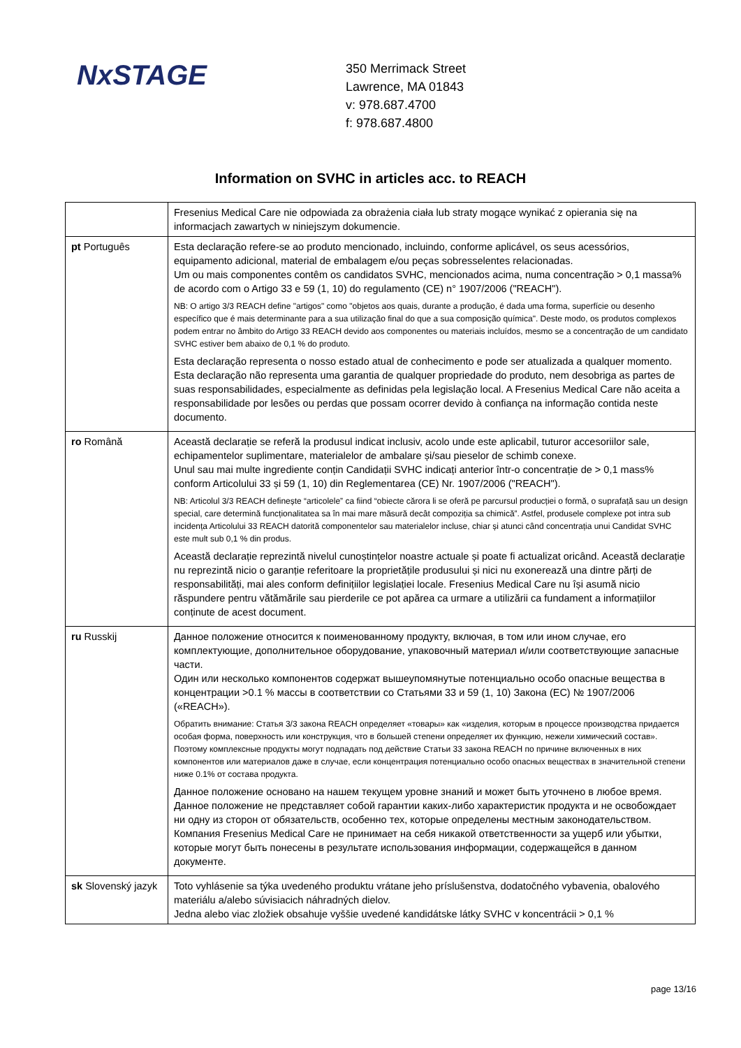NxSTAGE
350 Merrimack Street
Lawrence, MA 01843
v: 978.687.4700
f: 978.687.4800
Information on SVHC in articles acc. to REACH
| | Fresenius Medical Care nie odpowiada za obrażenia ciała lub straty mogące wynikać z opierania się na informacjach zawartych w niniejszym dokumencie. |
| pt Português | Esta declaração refere-se ao produto mencionado, incluindo, conforme aplicável, os seus acessórios, equipamento adicional, material de embalagem e/ou peças sobresselentes relacionadas. Um ou mais componentes contêm os candidatos SVHC, mencionados acima, numa concentração > 0,1 massa% de acordo com o Artigo 33 e 59 (1, 10) do regulamento (CE) n° 1907/2006 ("REACH"). NB: O artigo 3/3 REACH define "artigos" como "objetos aos quais, durante a produção, é dada uma forma, superfície ou desenho específico que é mais determinante para a sua utilização final do que a sua composição química". Deste modo, os produtos complexos podem entrar no âmbito do Artigo 33 REACH devido aos componentes ou materiais incluídos, mesmo se a concentração de um candidato SVHC estiver bem abaixo de 0,1 % do produto. Esta declaração representa o nosso estado atual de conhecimento e pode ser atualizada a qualquer momento. Esta declaração não representa uma garantia de qualquer propriedade do produto, nem desobriga as partes de suas responsabilidades, especialmente as definidas pela legislação local. A Fresenius Medical Care não aceita a responsabilidade por lesões ou perdas que possam ocorrer devido à confiança na informação contida neste documento. |
| ro Română | Această declarație se referă la produsul indicat inclusiv, acolo unde este aplicabil, tuturor accesoriilor sale, echipamentelor suplimentare, materialelor de ambalare și/sau pieselor de schimb conexe. Unul sau mai multe ingrediente conțin Candidații SVHC indicați anterior într-o concentrație de > 0,1 mass% conform Articolului 33 și 59 (1, 10) din Reglementarea (CE) Nr. 1907/2006 ("REACH"). NB: Articolul 3/3 REACH definește “articolele” ca fiind “obiecte cărora li se oferă pe parcursul producției o formă, o suprafață sau un design special, care determină funcționalitatea sa în mai mare măsură decât compoziția sa chimică”. Astfel, produsele complexe pot intra sub incidența Articolului 33 REACH datorită componentelor sau materialelor incluse, chiar și atunci când concentrația unui Candidat SVHC este mult sub 0,1 % din produs. Această declarație reprezintă nivelul cunoștințelor noastre actuale și poate fi actualizat oricând. Această declarație nu reprezintă nicio o garanție referitoare la proprietățile produsului și nici nu exonerează una dintre părți de responsabilități, mai ales conform definițiilor legislației locale. Fresenius Medical Care nu își asumă nicio răspundere pentru vătămările sau pierderile ce pot apărea ca urmare a utilizării ca fundament a informațiilor conținute de acest document. |
| ru Russkij | Данное положение относится к поименованному продукту, включая, в том или ином случае, его комплектующие, дополнительное оборудование, упаковочный материал и/или соответствующие запасные части. Один или несколько компонентов содержат вышеупомянутые потенциально особо опасные вещества в концентрации >0.1 % массы в соответствии со Статьями 33 и 59 (1, 10) Закона (ЕС) № 1907/2006 («REACH»). Обратить внимание: Статья 3/3 закона REACH определяет «товары» как «изделия, которым в процессе производства придается особая форма, поверхность или конструкция, что в большей степени определяет их функцию, нежели химический состав». Поэтому комплексные продукты могут подпадать под действие Статьи 33 закона REACH по причине включенных в них компонентов или материалов даже в случае, если концентрация потенциально особо опасных веществах в значительной степени ниже 0.1% от состава продукта. Данное положение основано на нашем текущем уровне знаний и может быть уточнено в любое время. Данное положение не представляет собой гарантии каких-либо характеристик продукта и не освобождает ни одну из сторон от обязательств, особенно тех, которые определены местным законодательством. Компания Fresenius Medical Care не принимает на себя никакой ответственности за ущерб или убытки, которые могут быть понесены в результате использования информации, содержащейся в данном документе. |
| sk Slovenský jazyk | Toto vyhlásenie sa týka uvedeného produktu vrátane jeho príslušenstva, dodatočného vybavenia, obalového materiálu a/alebo súvisiacich náhradných dielov. Jedna alebo viac zložiek obsahuje vyššie uvedené kandidátske látky SVHC v koncentrácii > 0,1 % |
page 13/16